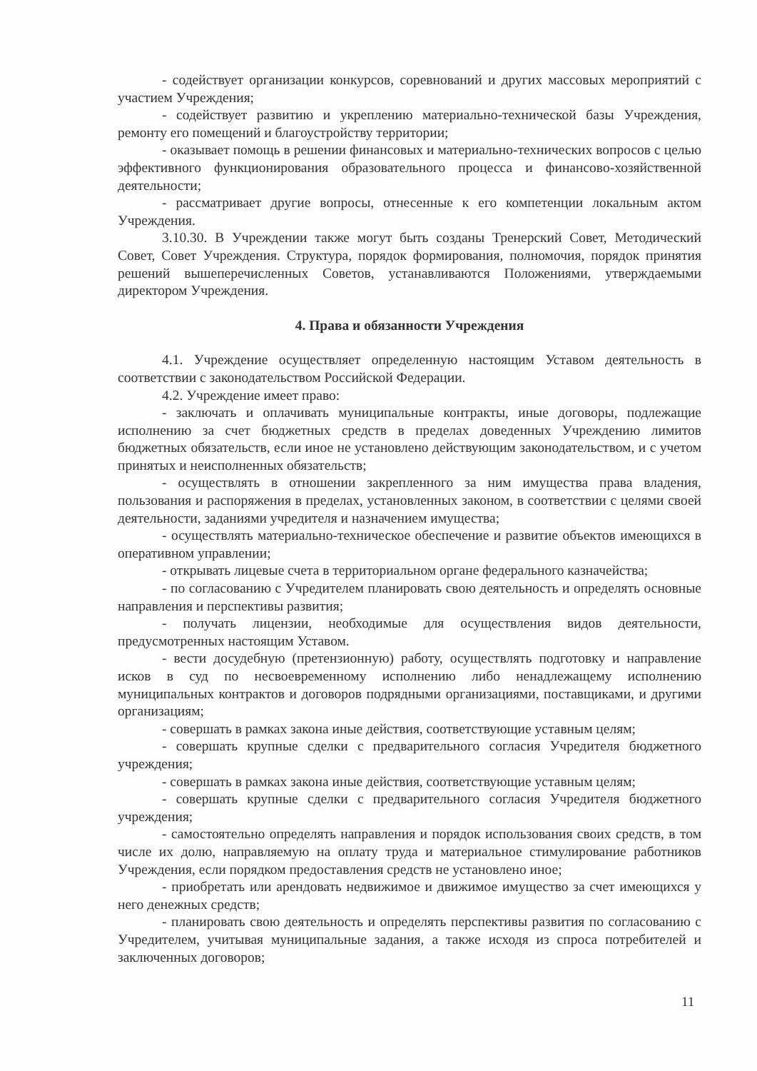- содействует организации конкурсов, соревнований и других массовых мероприятий с участием Учреждения;
- содействует развитию и укреплению материально-технической базы Учреждения, ремонту его помещений и благоустройству территории;
- оказывает помощь в решении финансовых и материально-технических вопросов с целью эффективного функционирования образовательного процесса и финансово-хозяйственной деятельности;
- рассматривает другие вопросы, отнесенные к его компетенции локальным актом Учреждения.
3.10.30. В Учреждении также могут быть созданы Тренерский Совет, Методический Совет, Совет Учреждения. Структура, порядок формирования, полномочия, порядок принятия решений вышеперечисленных Советов, устанавливаются Положениями, утверждаемыми директором Учреждения.
4. Права и обязанности Учреждения
4.1. Учреждение осуществляет определенную настоящим Уставом деятельность в соответствии с законодательством Российской Федерации.
4.2. Учреждение имеет право:
- заключать и оплачивать муниципальные контракты, иные договоры, подлежащие исполнению за счет бюджетных средств в пределах доведенных Учреждению лимитов бюджетных обязательств, если иное не установлено действующим законодательством, и с учетом принятых и неисполненных обязательств;
- осуществлять в отношении закрепленного за ним имущества права владения, пользования и распоряжения в пределах, установленных законом, в соответствии с целями своей деятельности, заданиями учредителя и назначением имущества;
- осуществлять материально-техническое обеспечение и развитие объектов имеющихся в оперативном управлении;
- открывать лицевые счета в территориальном органе федерального казначейства;
- по согласованию с Учредителем планировать свою деятельность и определять основные направления и перспективы развития;
- получать лицензии, необходимые для осуществления видов деятельности, предусмотренных настоящим Уставом.
- вести досудебную (претензионную) работу, осуществлять подготовку и направление исков в суд по несвоевременному исполнению либо ненадлежащему исполнению муниципальных контрактов и договоров подрядными организациями, поставщиками, и другими организациям;
- совершать в рамках закона иные действия, соответствующие уставным целям;
- совершать крупные сделки с предварительного согласия Учредителя бюджетного учреждения;
- совершать в рамках закона иные действия, соответствующие уставным целям;
- совершать крупные сделки с предварительного согласия Учредителя бюджетного учреждения;
- самостоятельно определять направления и порядок использования своих средств, в том числе их долю, направляемую на оплату труда и материальное стимулирование работников Учреждения, если порядком предоставления средств не установлено иное;
- приобретать или арендовать недвижимое и движимое имущество за счет имеющихся у него денежных средств;
- планировать свою деятельность и определять перспективы развития по согласованию с Учредителем, учитывая муниципальные задания, а также исходя из спроса потребителей и заключенных договоров;
11